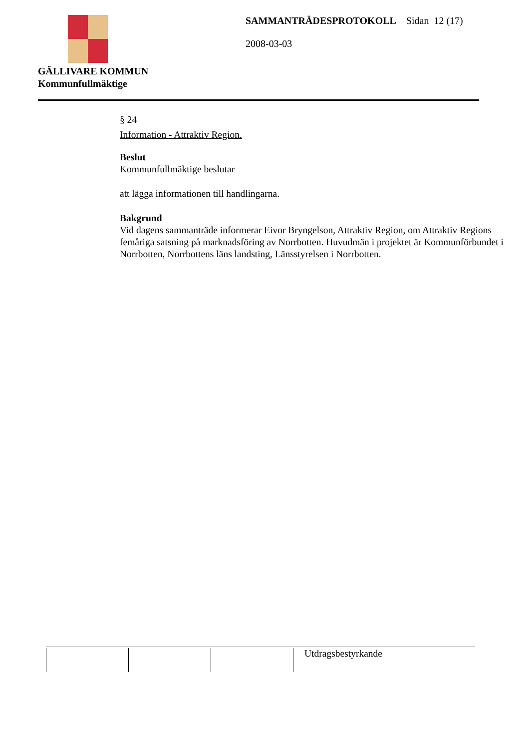GÄLLIVARE KOMMUN
Kommunfullmäktige
SAMMANTRÄDESPROTOKOLL Sidan 12 (17)
2008-03-03
§ 24
Information - Attraktiv Region.
Beslut
Kommunfullmäktige beslutar
att lägga informationen till handlingarna.
Bakgrund
Vid dagens sammanträde informerar Eivor Bryngelson, Attraktiv Region, om Attraktiv Regions femåriga satsning på marknadsföring av Norrbotten. Huvudmän i projektet är Kommunförbundet i Norrbotten, Norrbottens läns landsting, Länsstyrelsen i Norrbotten.
| | | | Utdragsbestyrkande |